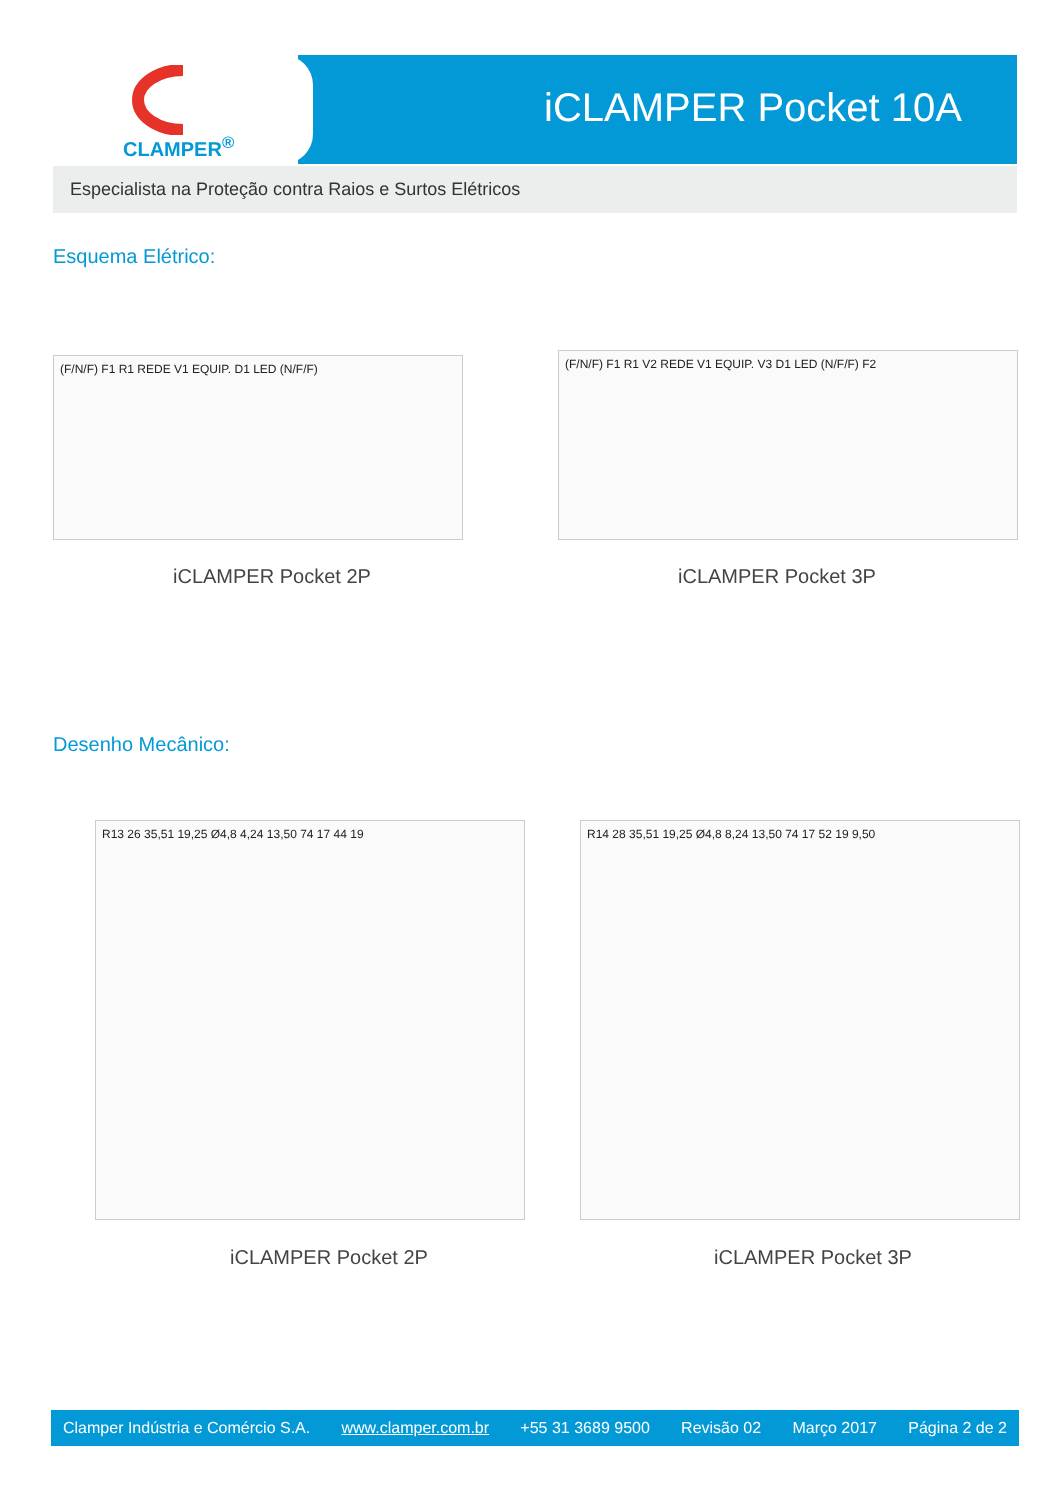CLAMPER<sup>®</sup>
iCLAMPER Pocket 10A
Especialista na Proteção contra Raios e Surtos Elétricos
Esquema Elétrico:
(F/N/F) F1 R1 REDE V1 EQUIP. D1 LED (N/F/F) (F/N/F) F1 R1 V2 REDE V1 EQUIP. V3 D1 LED (N/F/F) F2
iCLAMPER Pocket 2P iCLAMPER Pocket 3P
Desenho Mecânico:
R13 26 35,51 19,25 Ø4,8 4,24 13,50 74 17 44 19 R14 28 35,51 19,25 Ø4,8 8,24 13,50 74 17 52 19 9,50
iCLAMPER Pocket 2P iCLAMPER Pocket 3P
Clamper Indústria e Comércio S.A. www.clamper.com.br +55 31 3689 9500 Revisão 02 Março 2017 Página 2 de 2